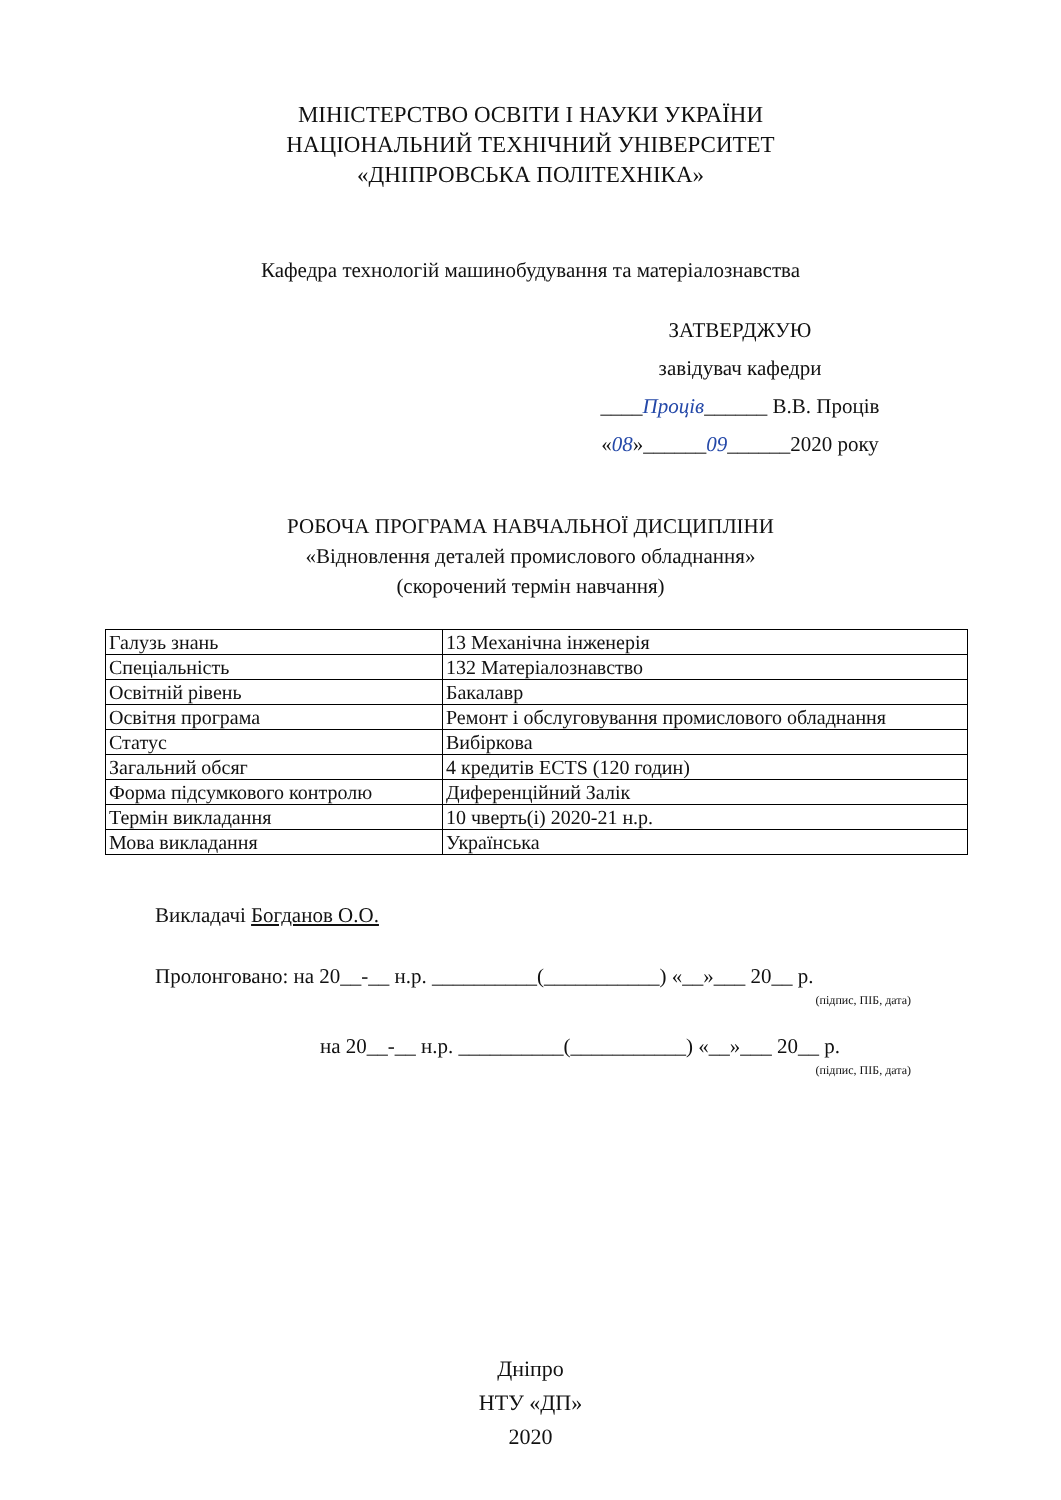МІНІСТЕРСТВО ОСВІТИ І НАУКИ УКРАЇНИ
НАЦІОНАЛЬНИЙ ТЕХНІЧНИЙ УНІВЕРСИТЕТ
«ДНІПРОВСЬКА ПОЛІТЕХНІКА»
Кафедра технологій машинобудування та матеріалознавства
ЗАТВЕРДЖУЮ
завідувач кафедри
____Проців______ В.В. Проців
«08»______09______2020 року
РОБОЧА ПРОГРАМА НАВЧАЛЬНОЇ ДИСЦИПЛІНИ
«Відновлення деталей промислового обладнання»
(скорочений термін навчання)
| Галузь знань | 13 Механічна інженерія |
| Спеціальність | 132 Матеріалознавство |
| Освітній рівень | Бакалавр |
| Освітня програма | Ремонт і обслуговування промислового обладнання |
| Статус | Вибіркова |
| Загальний обсяг | 4 кредитів ECTS (120 годин) |
| Форма підсумкового контролю | Диференційний Залік |
| Термін викладання | 10 чверть(і) 2020-21 н.р. |
| Мова викладання | Українська |
Викладачі Богданов О.О.
Пролонговано: на 20__-__ н.р. __________(___________) «__»___ 20__ р.
(підпис, ПІБ, дата)
на 20__-__ н.р. __________(___________) «__»___ 20__ р.
(підпис, ПІБ, дата)
Дніпро
НТУ «ДП»
2020